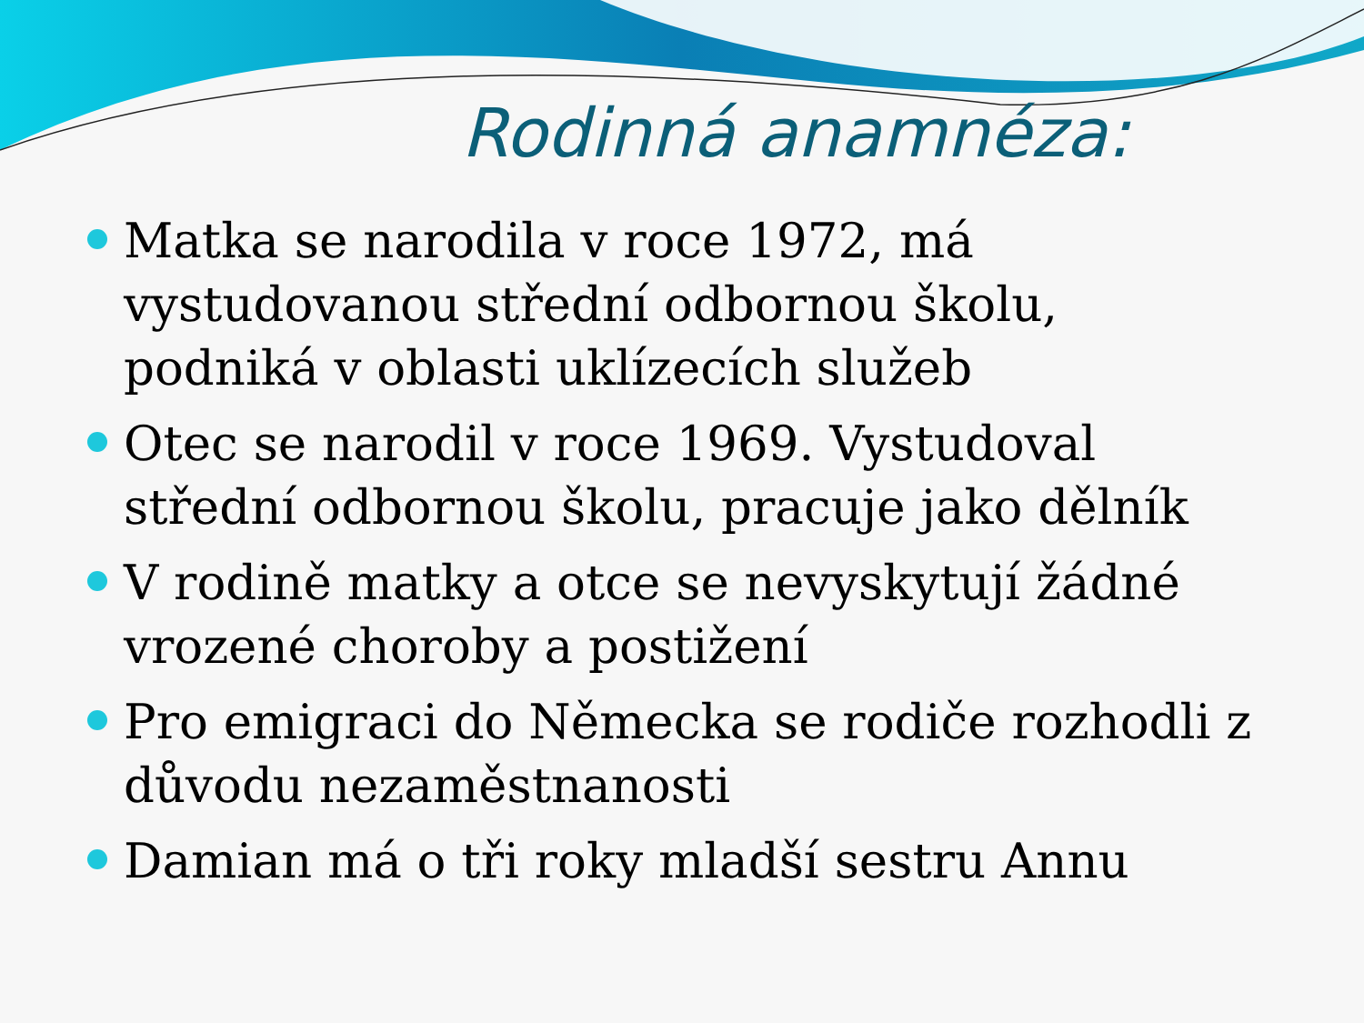Rodinná anamnéza:
Matka se narodila v roce 1972, má vystudovanou střední odbornou školu, podniká v oblasti uklízecích služeb
Otec se narodil v roce 1969. Vystudoval střední odbornou školu, pracuje jako dělník
V rodině matky a otce se nevyskytují žádné vrozené choroby a postižení
Pro emigraci do Německa se rodiče rozhodli z důvodu nezaměstnanosti
Damian má o tři roky mladší sestru Annu